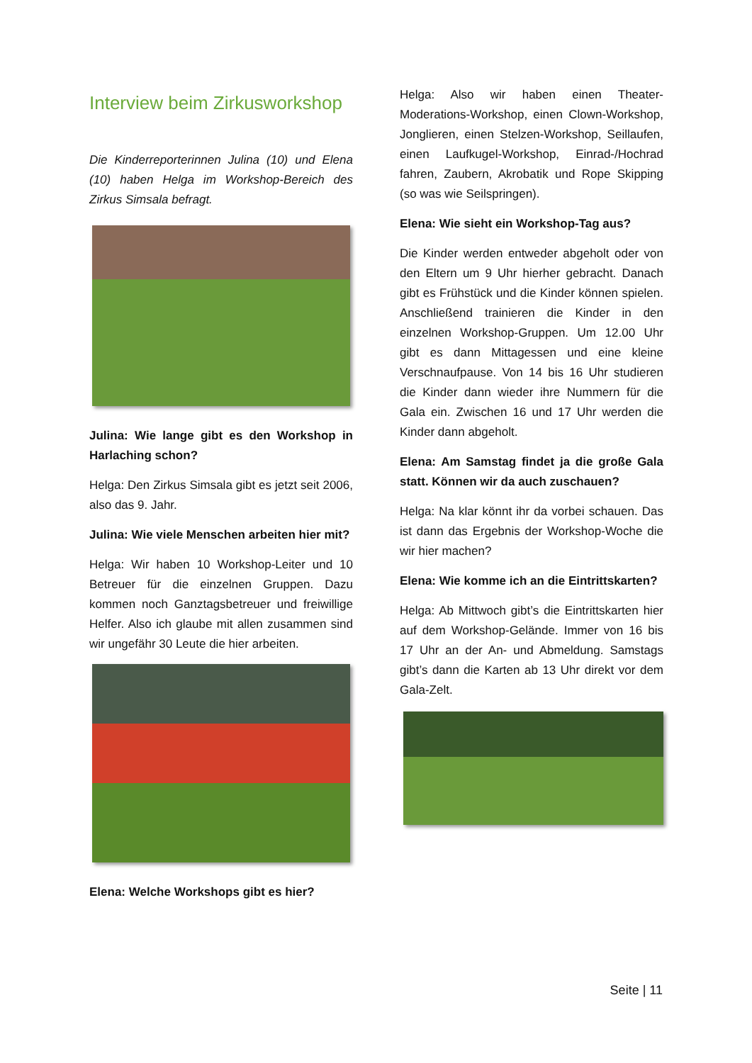Interview beim Zirkusworkshop
Die Kinderreporterinnen Julina (10) und Elena (10) haben Helga im Workshop-Bereich des Zirkus Simsala befragt.
Julina: Wie lange gibt es den Workshop in Harlaching schon?
Helga: Den Zirkus Simsala gibt es jetzt seit 2006, also das 9. Jahr.
Julina: Wie viele Menschen arbeiten hier mit?
Helga: Wir haben 10 Workshop-Leiter und 10 Betreuer für die einzelnen Gruppen. Dazu kommen noch Ganztagsbetreuer und freiwillige Helfer. Also ich glaube mit allen zusammen sind wir ungefähr 30 Leute die hier arbeiten.
Elena: Welche Workshops gibt es hier?
Helga: Also wir haben einen Theater-Moderations-Workshop, einen Clown-Workshop, Jonglieren, einen Stelzen-Workshop, Seillaufen, einen Laufkugel-Workshop, Einrad-/Hochrad fahren, Zaubern, Akrobatik und Rope Skipping (so was wie Seilspringen).
Elena: Wie sieht ein Workshop-Tag aus?
Die Kinder werden entweder abgeholt oder von den Eltern um 9 Uhr hierher gebracht. Danach gibt es Frühstück und die Kinder können spielen. Anschließend trainieren die Kinder in den einzelnen Workshop-Gruppen. Um 12.00 Uhr gibt es dann Mittagessen und eine kleine Verschnaufpause. Von 14 bis 16 Uhr studieren die Kinder dann wieder ihre Nummern für die Gala ein. Zwischen 16 und 17 Uhr werden die Kinder dann abgeholt.
Elena: Am Samstag findet ja die große Gala statt. Können wir da auch zuschauen?
Helga: Na klar könnt ihr da vorbei schauen. Das ist dann das Ergebnis der Workshop-Woche die wir hier machen?
Elena: Wie komme ich an die Eintrittskarten?
Helga: Ab Mittwoch gibt’s die Eintrittskarten hier auf dem Workshop-Gelände. Immer von 16 bis 17 Uhr an der An- und Abmeldung. Samstags gibt’s dann die Karten ab 13 Uhr direkt vor dem Gala-Zelt.
Seite | 11